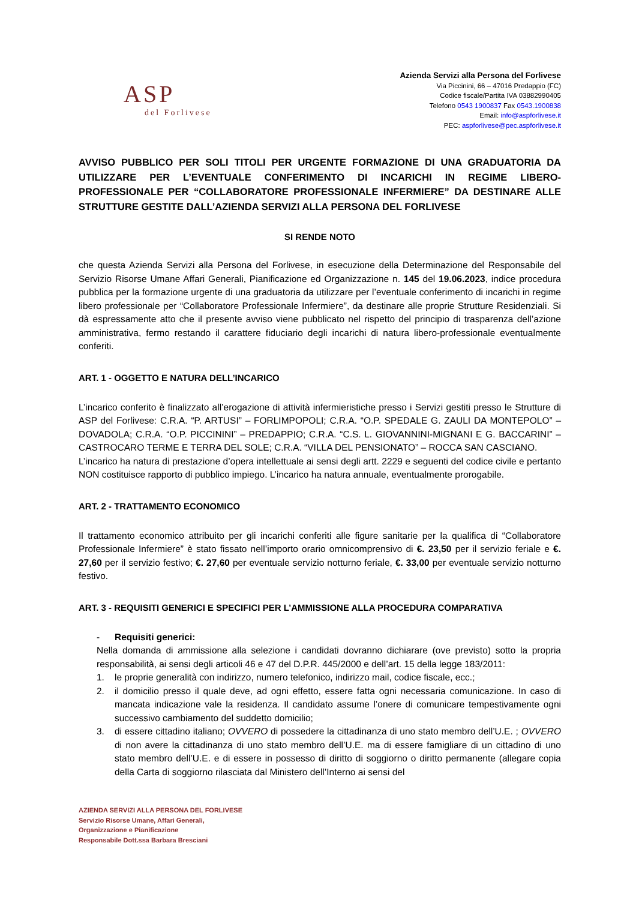ASP
del Forlivese
Azienda Servizi alla Persona del Forlivese
Via Piccinini, 66 – 47016 Predappio (FC)
Codice fiscale/Partita IVA 03882990405
Telefono 0543 1900837 Fax 0543.1900838
Email: info@aspforlivese.it
PEC: aspforlivese@pec.aspforlivese.it
AVVISO PUBBLICO PER SOLI TITOLI PER URGENTE FORMAZIONE DI UNA GRADUATORIA DA UTILIZZARE PER L’EVENTUALE CONFERIMENTO DI INCARICHI IN REGIME LIBERO-PROFESSIONALE PER “COLLABORATORE PROFESSIONALE INFERMIERE” DA DESTINARE ALLE STRUTTURE GESTITE DALL’AZIENDA SERVIZI ALLA PERSONA DEL FORLIVESE
SI RENDE NOTO
che questa Azienda Servizi alla Persona del Forlivese, in esecuzione della Determinazione del Responsabile del Servizio Risorse Umane Affari Generali, Pianificazione ed Organizzazione n. 145 del 19.06.2023, indice procedura pubblica per la formazione urgente di una graduatoria da utilizzare per l’eventuale conferimento di incarichi in regime libero professionale per “Collaboratore Professionale Infermiere”, da destinare alle proprie Strutture Residenziali. Si dà espressamente atto che il presente avviso viene pubblicato nel rispetto del principio di trasparenza dell’azione amministrativa, fermo restando il carattere fiduciario degli incarichi di natura libero-professionale eventualmente conferiti.
ART. 1 - OGGETTO E NATURA DELL’INCARICO
L’incarico conferito è finalizzato all’erogazione di attività infermieristiche presso i Servizi gestiti presso le Strutture di ASP del Forlivese: C.R.A. “P. ARTUSI” – FORLIMPOPOLI; C.R.A. “O.P. SPEDALE G. ZAULI DA MONTEPOLO” – DOVADOLA; C.R.A. “O.P. PICCININI” – PREDAPPIO; C.R.A. “C.S. L. GIOVANNINI-MIGNANI E G. BACCARINI” – CASTROCARO TERME E TERRA DEL SOLE; C.R.A. “VILLA DEL PENSIONATO” – ROCCA SAN CASCIANO.
L’incarico ha natura di prestazione d’opera intellettuale ai sensi degli artt. 2229 e seguenti del codice civile e pertanto NON costituisce rapporto di pubblico impiego. L’incarico ha natura annuale, eventualmente prorogabile.
ART. 2 - TRATTAMENTO ECONOMICO
Il trattamento economico attribuito per gli incarichi conferiti alle figure sanitarie per la qualifica di “Collaboratore Professionale Infermiere” è stato fissato nell’importo orario omnicomprensivo di €. 23,50 per il servizio feriale e €. 27,60 per il servizio festivo; €. 27,60 per eventuale servizio notturno feriale, €. 33,00 per eventuale servizio notturno festivo.
ART. 3 - REQUISITI GENERICI E SPECIFICI PER L’AMMISSIONE ALLA PROCEDURA COMPARATIVA
-
Requisiti generici:
Nella domanda di ammissione alla selezione i candidati dovranno dichiarare (ove previsto) sotto la propria responsabilità, ai sensi degli articoli 46 e 47 del D.P.R. 445/2000 e dell’art. 15 della legge 183/2011:
1.
le proprie generalità con indirizzo, numero telefonico, indirizzo mail, codice fiscale, ecc.;
2.
il domicilio presso il quale deve, ad ogni effetto, essere fatta ogni necessaria comunicazione. In caso di mancata indicazione vale la residenza. Il candidato assume l’onere di comunicare tempestivamente ogni successivo cambiamento del suddetto domicilio;
3.
di essere cittadino italiano; OVVERO di possedere la cittadinanza di uno stato membro dell’U.E. ; OVVERO di non avere la cittadinanza di uno stato membro dell’U.E. ma di essere famigliare di un cittadino di uno stato membro dell’U.E. e di essere in possesso di diritto di soggiorno o diritto permanente (allegare copia della Carta di soggiorno rilasciata dal Ministero dell’Interno ai sensi del
AZIENDA SERVIZI ALLA PERSONA DEL FORLIVESE
Servizio Risorse Umane, Affari Generali,
Organizzazione e Pianificazione
Responsabile Dott.ssa Barbara Bresciani